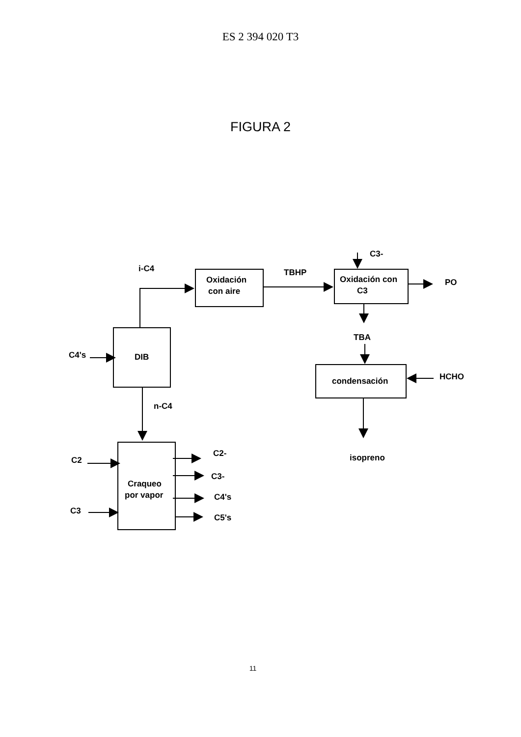ES 2 394 020 T3
FIGURA 2
i-C4
Oxidación
con aire
TBHP
C3-
Oxidación con
C3
PO
TBA
C4's
DIB
condensación
HCHO
n-C4
isopreno
C2
C2-
C3-
C4's
C5's
Craqueo
por vapor
C3
11